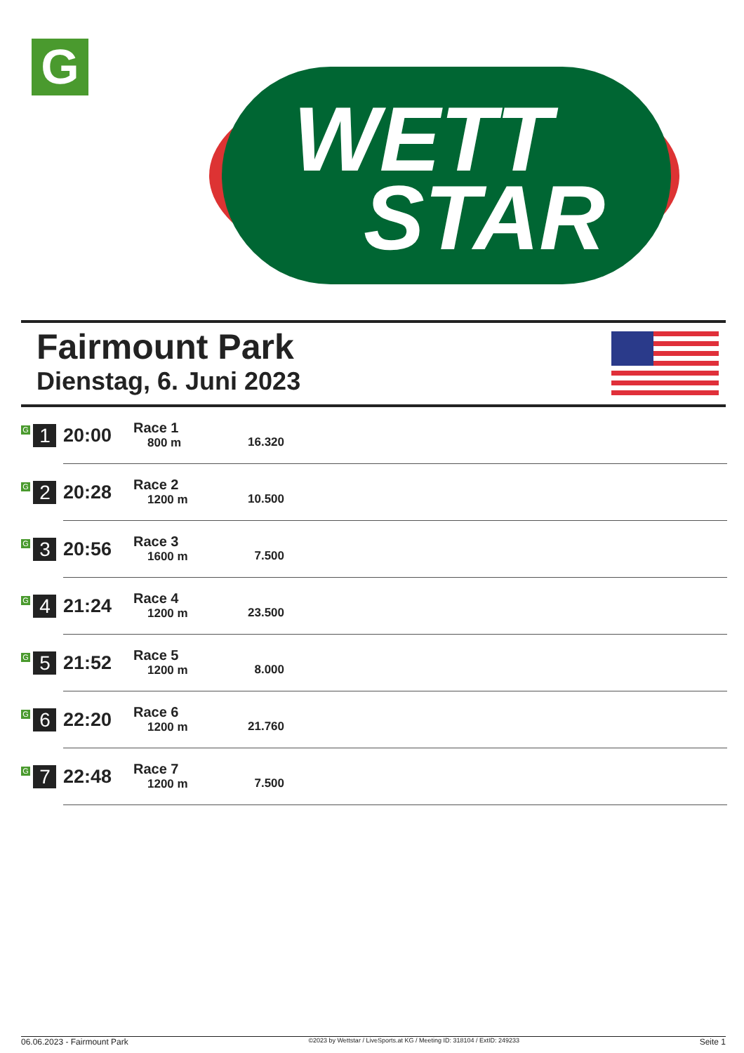G
WETT
STAR
Fairmount Park
Dienstag, 6. Juni 2023
| G 1 | 20:00 | Race 1 800 m | 16.320 | |
| G 2 | 20:28 | Race 2 1200 m | 10.500 | |
| G 3 | 20:56 | Race 3 1600 m | 7.500 | |
| G 4 | 21:24 | Race 4 1200 m | 23.500 | |
| G 5 | 21:52 | Race 5 1200 m | 8.000 | |
| G 6 | 22:20 | Race 6 1200 m | 21.760 | |
| G 7 | 22:48 | Race 7 1200 m | 7.500 | |
06.06.2023 - Fairmount Park ©2023 by Wettstar / LiveSports.at KG / Meeting ID: 318104 / ExtID: 249233 Seite 1